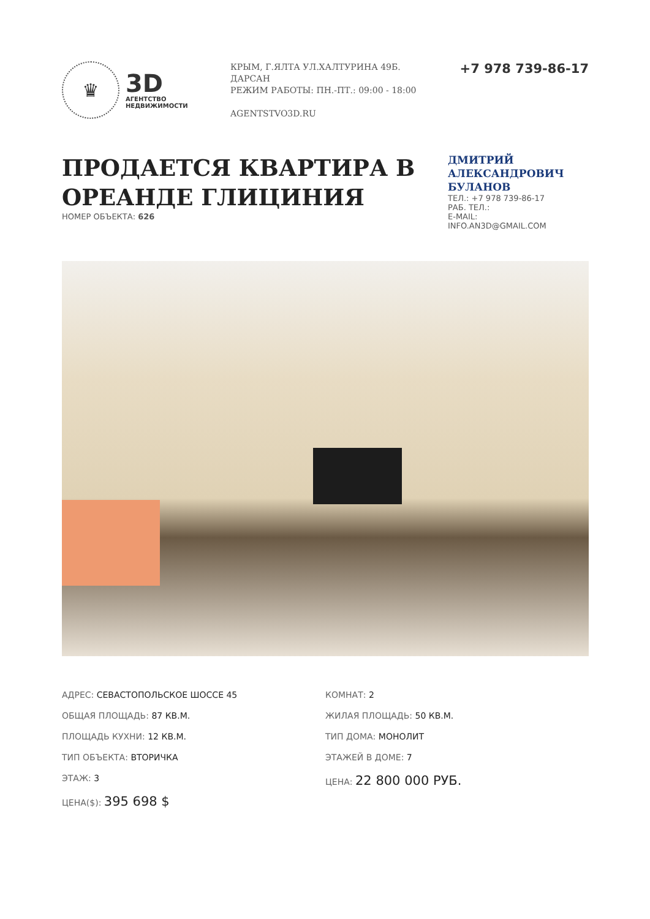♛
3D
АГЕНТСТВО
НЕДВИЖИМОСТИ
КРЫМ, Г.ЯЛТА УЛ.ХАЛТУРИНА 49Б. ДАРСАН
РЕЖИМ РАБОТЫ: ПН.-ПТ.: 09:00 - 18:00
AGENTSTVO3D.RU
+7 978 739-86-17
ПРОДАЕТСЯ КВАРТИРА В ОРЕАНДЕ ГЛИЦИНИЯ
НОМЕР ОБЪЕКТА: 626
ДМИТРИЙ АЛЕКСАНДРОВИЧ БУЛАНОВ
ТЕЛ.: +7 978 739-86-17
РАБ. ТЕЛ.:
E-MAIL:
INFO.AN3D@GMAIL.COM
АДРЕС: СЕВАСТОПОЛЬСКОЕ ШОССЕ 45
ОБЩАЯ ПЛОЩАДЬ: 87 КВ.М.
ПЛОЩАДЬ КУХНИ: 12 КВ.М.
ТИП ОБЪЕКТА: ВТОРИЧКА
ЭТАЖ: 3
ЦЕНА($): 395 698 $
КОМНАТ: 2
ЖИЛАЯ ПЛОЩАДЬ: 50 КВ.М.
ТИП ДОМА: МОНОЛИТ
ЭТАЖЕЙ В ДОМЕ: 7
ЦЕНА: 22 800 000 РУБ.